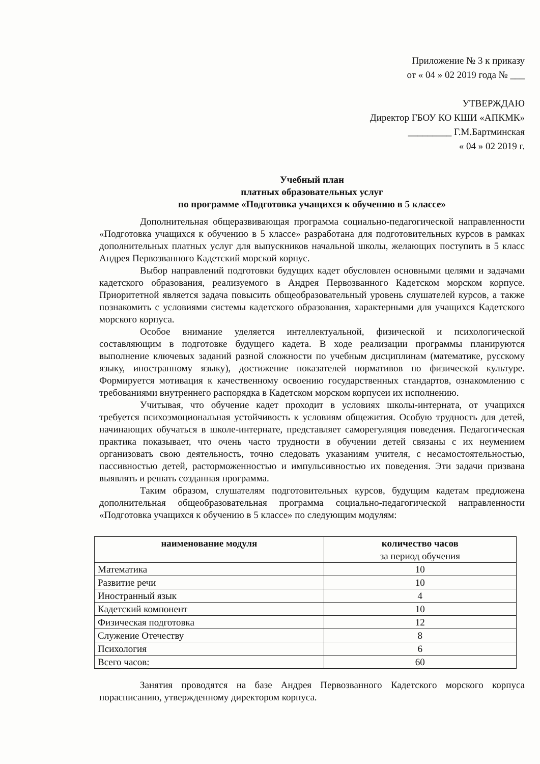Приложение № 3 к приказу
от « 04 » 02 2019 года № ___
УТВЕРЖДАЮ
Директор ГБОУ КО КШИ «АПКМК»
_________ Г.М.Бартминская
« 04 » 02 2019 г.
Учебный план
платных образовательных услуг
по программе «Подготовка учащихся к обучению в 5 классе»
Дополнительная общеразвивающая программа социально-педагогической направленности «Подготовка учащихся к обучению в 5 классе» разработана для подготовительных курсов в рамках дополнительных платных услуг для выпускников начальной школы, желающих поступить в 5 класс Андрея Первозванного Кадетский морской корпус.
Выбор направлений подготовки будущих кадет обусловлен основными целями и задачами кадетского образования, реализуемого в Андрея Первозванного Кадетском морском корпусе. Приоритетной является задача повысить общеобразовательный уровень слушателей курсов, а также познакомить с условиями системы кадетского образования, характерными для учащихся Кадетского морского корпуса.
Особое внимание уделяется интеллектуальной, физической и психологической составляющим в подготовке будущего кадета. В ходе реализации программы планируются выполнение ключевых заданий разной сложности по учебным дисциплинам (математике, русскому языку, иностранному языку), достижение показателей нормативов по физической культуре. Формируется мотивация к качественному освоению государственных стандартов, ознакомлению с требованиями внутреннего распорядка в Кадетском морском корпусеи их исполнению.
Учитывая, что обучение кадет проходит в условиях школы-интерната, от учащихся требуется психоэмоциональная устойчивость к условиям общежития. Особую трудность для детей, начинающих обучаться в школе-интернате, представляет саморегуляция поведения. Педагогическая практика показывает, что очень часто трудности в обучении детей связаны с их неумением организовать свою деятельность, точно следовать указаниям учителя, с несамостоятельностью, пассивностью детей, расторможенностью и импульсивностью их поведения. Эти задачи призвана выявлять и решать созданная программа.
Таким образом, слушателям подготовительных курсов, будущим кадетам предложена дополнительная общеобразовательная программа социально-педагогической направленности «Подготовка учащихся к обучению в 5 классе» по следующим модулям:
| наименование модуля | количество часов за период обучения |
| --- | --- |
| Математика | 10 |
| Развитие речи | 10 |
| Иностранный язык | 4 |
| Кадетский компонент | 10 |
| Физическая подготовка | 12 |
| Служение Отечеству | 8 |
| Психология | 6 |
| Всего часов: | 60 |
Занятия проводятся на базе Андрея Первозванного Кадетского морского корпуса порасписанию, утвержденному директором корпуса.